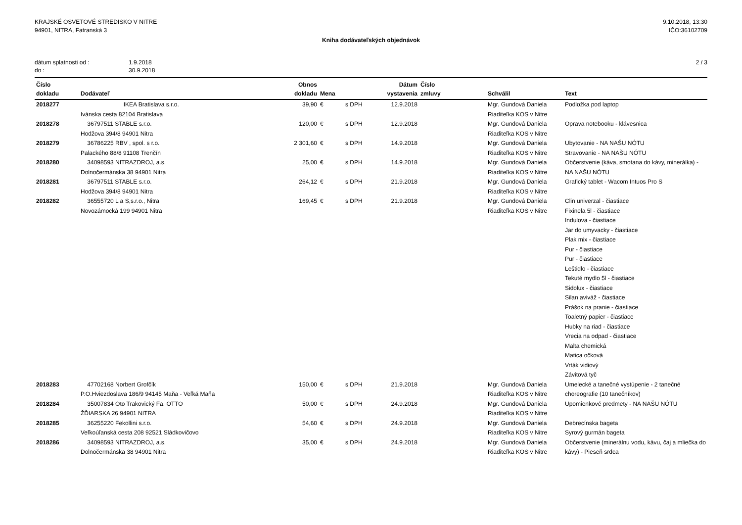KRAJSKÉ OSVETOVÉ STREDISKO V NITRE
94901, NITRA, Fatranská 3
9.10.2018, 13:30
IČO:36102709
Kniha dodávateľských objednávok
dátum splatnosti od : 1.9.2018
do : 30.9.2018
2 / 3
| Číslo dokladu | Dodávateľ | Obnos dokladu | Mena | | Dátum vystavenia | Číslo zmluvy | Schválil | Text |
| --- | --- | --- | --- | --- | --- | --- | --- | --- |
| 2018277 | IKEA Bratislava s.r.o. Ivánska cesta 82104 Bratislava | 39,90 | € | s DPH | 12.9.2018 | | Mgr. Gundová Daniela Riaditeľka KOS v Nitre | Podložka pod laptop |
| 2018278 | 36797511 STABLE s.r.o. Hodžova 394/8 94901 Nitra | 120,00 | € | s DPH | 12.9.2018 | | Mgr. Gundová Daniela Riaditeľka KOS v Nitre | Oprava notebooku - klávesnica |
| 2018279 | 36786225 RBV , spol. s r.o. Palackého 88/8 91108 Trenčín | 2 301,60 | € | s DPH | 14.9.2018 | | Mgr. Gundová Daniela Riaditeľka KOS v Nitre | Ubytovanie - NA NAŠU NÓTU Stravovanie - NA NAŠU NÓTU |
| 2018280 | 34098593 NITRAZDROJ, a.s. Dolnočermánska 38 94901 Nitra | 25,00 | € | s DPH | 14.9.2018 | | Mgr. Gundová Daniela Riaditeľka KOS v Nitre | Občerstvenie (káva, smotana do kávy, minerálka) - NA NAŠU NÓTU |
| 2018281 | 36797511 STABLE s.r.o. Hodžova 394/8 94901 Nitra | 264,12 | € | s DPH | 21.9.2018 | | Mgr. Gundová Daniela Riaditeľka KOS v Nitre | Grafický tablet - Wacom Intuos Pro S |
| 2018282 | 36555720 L a S,s.r.o., Nitra Novozámocká 199 94901 Nitra | 169,45 | € | s DPH | 21.9.2018 | | Mgr. Gundová Daniela Riaditeľka KOS v Nitre | Clin univerzal - čiastiace Fixinela 5l - čiastiace Indulova - čiastiace Jar do umyvacky - čiastiace Plak mix - čiastiace Pur - čiastiace Pur - čiastiace Leštidlo - čiastiace Tekuté mydlo 5l - čiastiace Sidolux - čiastiace Silan aviváž - čiastiace Prášok na pranie - čiastiace Toaletný papier - čiastiace Hubky na riad - čiastiace Vrecia na odpad - čiastiace Malta chemická Matica očková Vrták vidiový Závitová tyč |
| 2018283 | 47702168 Norbert Grofčík P.O.Hviezdoslava 186/9 94145 Maňa - Veľká Maňa | 150,00 | € | s DPH | 21.9.2018 | | Mgr. Gundová Daniela Riaditeľka KOS v Nitre | Umelecké a tanečné vystúpenie - 2 tanečné choreografie (10 tanečníkov) |
| 2018284 | 35007834 Oto Trakovický Fa. OTTO ŽĎIARSKA 26 94901 NITRA | 50,00 | € | s DPH | 24.9.2018 | | Mgr. Gundová Daniela Riaditeľka KOS v Nitre | Upomienkové predmety - NA NAŠU NÓTU |
| 2018285 | 36255220 Fekollini s.r.o. Veľkoúľanská cesta 208 92521 Sládkovičovo | 54,60 | € | s DPH | 24.9.2018 | | Mgr. Gundová Daniela Riaditeľka KOS v Nitre | Debrecínska bageta Syrový gurmán bageta |
| 2018286 | 34098593 NITRAZDROJ, a.s. Dolnočermánska 38 94901 Nitra | 35,00 | € | s DPH | 24.9.2018 | | Mgr. Gundová Daniela Riaditeľka KOS v Nitre | Občerstvenie (minerálnu vodu, kávu, čaj a mliečka do kávy) - Pieseň srdca |